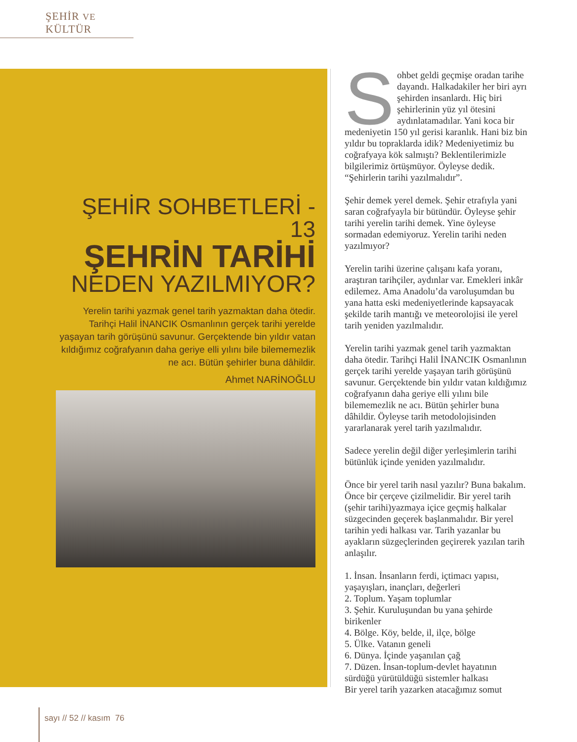ŞEHİR VE KÜLTÜR
ŞEHİR SOHBETLERİ - 13
ŞEHRİN TARİHİ
NEDEN YAZILMIYOR?
Yerelin tarihi yazmak genel tarih yazmaktan daha ötedir. Tarihçi Halil İNANCIK Osmanlının gerçek tarihi yerelde yaşayan tarih görüşünü savunur. Gerçektende bin yıldır vatan kıldığımız coğrafyanın daha geriye elli yılını bile bilememezlik ne acı. Bütün şehirler buna dâhildir.
Ahmet NARİNOĞLU
Sohbet geldi geçmişe oradan tarihe dayandı. Halkadakiler her biri ayrı şehirden insanlardı. Hiç biri şehirlerinin yüz yıl ötesini aydınlatamadılar. Yani koca bir medeniyetin 150 yıl gerisi karanlık. Hani biz bin yıldır bu topraklarda idik? Medeniyetimiz bu coğrafyaya kök salmıştı? Beklentilerimizle bilgilerimiz örtüşmüyor. Öyleyse dedik. “Şehirlerin tarihi yazılmalıdır”.
Şehir demek yerel demek. Şehir etrafıyla yani saran coğrafyayla bir bütündür. Öyleyse şehir tarihi yerelin tarihi demek. Yine öyleyse sormadan edemiyoruz. Yerelin tarihi neden yazılmıyor?
Yerelin tarihi üzerine çalışanı kafa yoranı, araştıran tarihçiler, aydınlar var. Emekleri inkâr edilemez. Ama Anadolu’da varoluşumdan bu yana hatta eski medeniyetlerinde kapsayacak şekilde tarih mantığı ve meteorolojisi ile yerel tarih yeniden yazılmalıdır.
Yerelin tarihi yazmak genel tarih yazmaktan daha ötedir. Tarihçi Halil İNANCIK Osmanlının gerçek tarihi yerelde yaşayan tarih görüşünü savunur. Gerçektende bin yıldır vatan kıldığımız coğrafyanın daha geriye elli yılını bile bilememezlik ne acı. Bütün şehirler buna dâhildir. Öyleyse tarih metodolojisinden yararlanarak yerel tarih yazılmalıdır.
Sadece yerelin değil diğer yerleşimlerin tarihi bütünlük içinde yeniden yazılmalıdır.
Önce bir yerel tarih nasıl yazılır? Buna bakalım. Önce bir çerçeve çizilmelidir. Bir yerel tarih (şehir tarihi)yazmaya içice geçmiş halkalar süzgecinden geçerek başlanmalıdır. Bir yerel tarihin yedi halkası var. Tarih yazanlar bu ayakların süzgeçlerinden geçirerek yazılan tarih anlaşılır.
1. İnsan. İnsanların ferdi, içtimacı yapısı, yaşayışları, inançları, değerleri
2. Toplum. Yaşam toplumlar
3. Şehir. Kuruluşundan bu yana şehirde birikenler
4. Bölge. Köy, belde, il, ilçe, bölge
5. Ülke. Vatanın geneli
6. Dünya. İçinde yaşanılan çağ
7. Düzen. İnsan-toplum-devlet hayatının sürdüğü yürütüldüğü sistemler halkası
Bir yerel tarih yazarken atacağımız somut
sayı // 52 // kasım 76